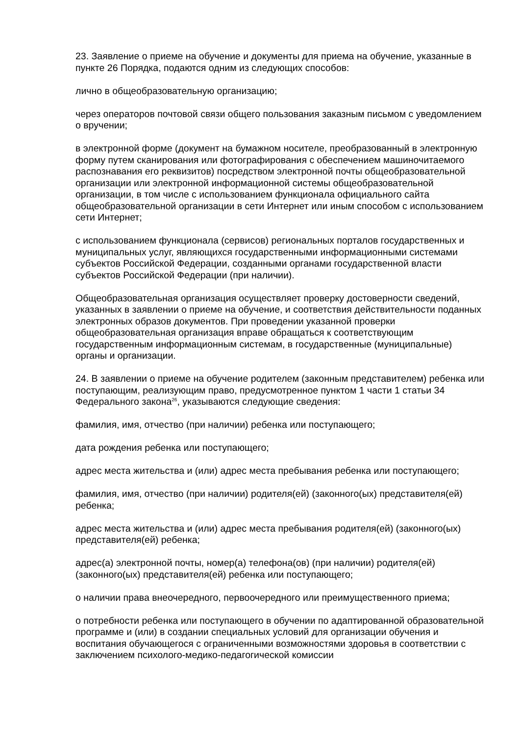23. Заявление о приеме на обучение и документы для приема на обучение, указанные в пункте 26 Порядка, подаются одним из следующих способов:
лично в общеобразовательную организацию;
через операторов почтовой связи общего пользования заказным письмом с уведомлением о вручении;
в электронной форме (документ на бумажном носителе, преобразованный в электронную форму путем сканирования или фотографирования с обеспечением машиночитаемого распознавания его реквизитов) посредством электронной почты общеобразовательной организации или электронной информационной системы общеобразовательной организации, в том числе с использованием функционала официального сайта общеобразовательной организации в сети Интернет или иным способом с использованием сети Интернет;
с использованием функционала (сервисов) региональных порталов государственных и муниципальных услуг, являющихся государственными информационными системами субъектов Российской Федерации, созданными органами государственной власти субъектов Российской Федерации (при наличии).
Общеобразовательная организация осуществляет проверку достоверности сведений, указанных в заявлении о приеме на обучение, и соответствия действительности поданных электронных образов документов. При проведении указанной проверки общеобразовательная организация вправе обращаться к соответствующим государственным информационным системам, в государственные (муниципальные) органы и организации.
24. В заявлении о приеме на обучение родителем (законным представителем) ребенка или поступающим, реализующим право, предусмотренное пунктом 1 части 1 статьи 34 Федерального закона<sup>26</sup>, указываются следующие сведения:
фамилия, имя, отчество (при наличии) ребенка или поступающего;
дата рождения ребенка или поступающего;
адрес места жительства и (или) адрес места пребывания ребенка или поступающего;
фамилия, имя, отчество (при наличии) родителя(ей) (законного(ых) представителя(ей) ребенка;
адрес места жительства и (или) адрес места пребывания родителя(ей) (законного(ых) представителя(ей) ребенка;
адрес(а) электронной почты, номер(а) телефона(ов) (при наличии) родителя(ей) (законного(ых) представителя(ей) ребенка или поступающего;
о наличии права внеочередного, первоочередного или преимущественного приема;
о потребности ребенка или поступающего в обучении по адаптированной образовательной программе и (или) в создании специальных условий для организации обучения и воспитания обучающегося с ограниченными возможностями здоровья в соответствии с заключением психолого-медико-педагогической комиссии